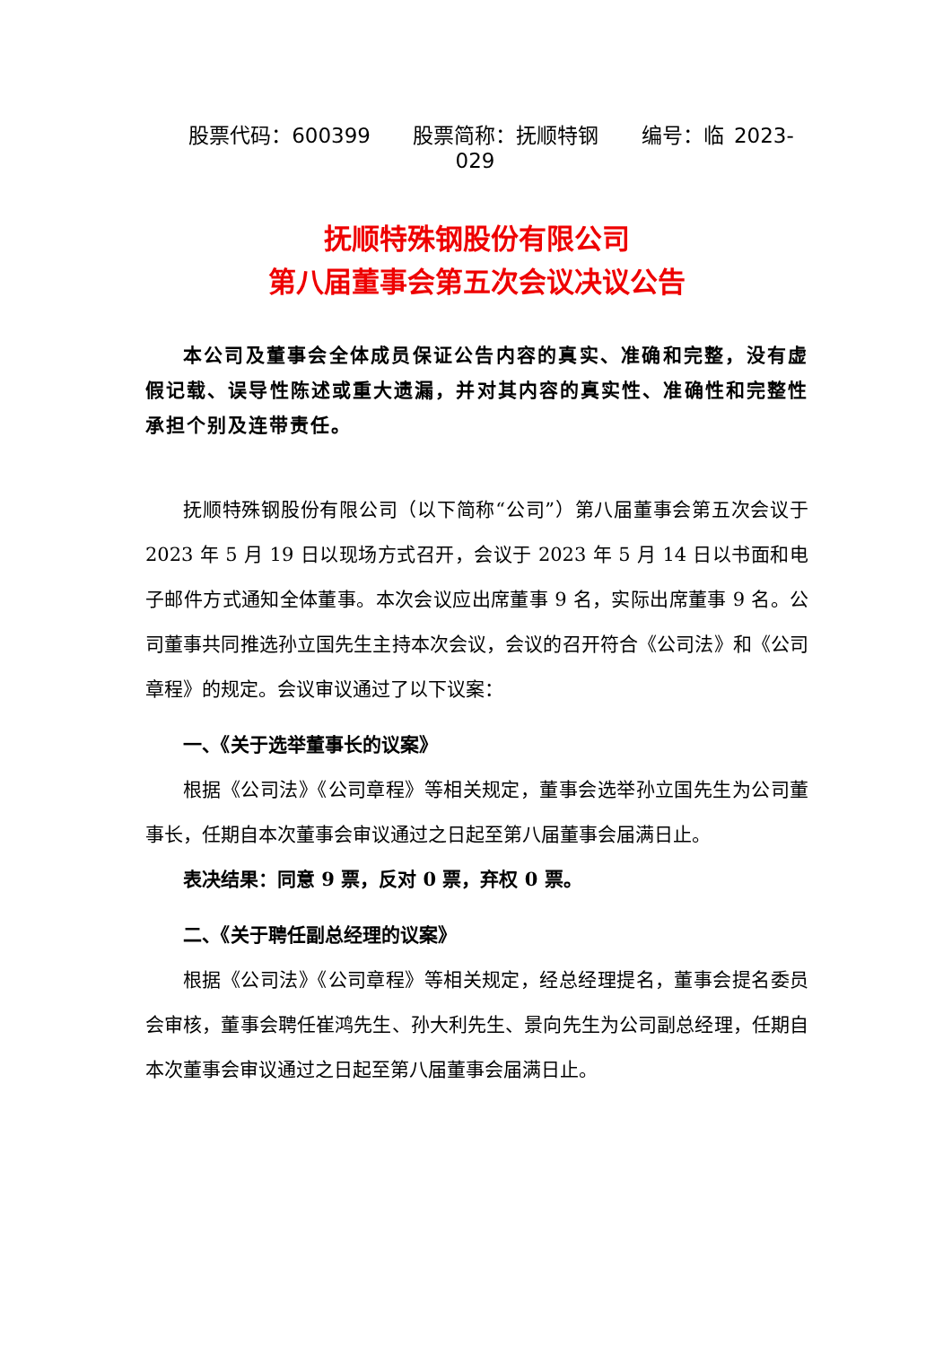股票代码：600399 股票简称：抚顺特钢 编号：临 2023-029
抚顺特殊钢股份有限公司
第八届董事会第五次会议决议公告
本公司及董事会全体成员保证公告内容的真实、准确和完整，没有虚假记载、误导性陈述或重大遗漏，并对其内容的真实性、准确性和完整性承担个别及连带责任。
抚顺特殊钢股份有限公司（以下简称“公司”）第八届董事会第五次会议于 2023 年 5 月 19 日以现场方式召开，会议于 2023 年 5 月 14 日以书面和电子邮件方式通知全体董事。本次会议应出席董事 9 名，实际出席董事 9 名。公司董事共同推选孙立国先生主持本次会议，会议的召开符合《公司法》和《公司章程》的规定。会议审议通过了以下议案：
一、《关于选举董事长的议案》
根据《公司法》《公司章程》等相关规定，董事会选举孙立国先生为公司董事长，任期自本次董事会审议通过之日起至第八届董事会届满日止。
表决结果：同意 9 票，反对 0 票，弃权 0 票。
二、《关于聘任副总经理的议案》
根据《公司法》《公司章程》等相关规定，经总经理提名，董事会提名委员会审核，董事会聘任崔鸿先生、孙大利先生、景向先生为公司副总经理，任期自本次董事会审议通过之日起至第八届董事会届满日止。